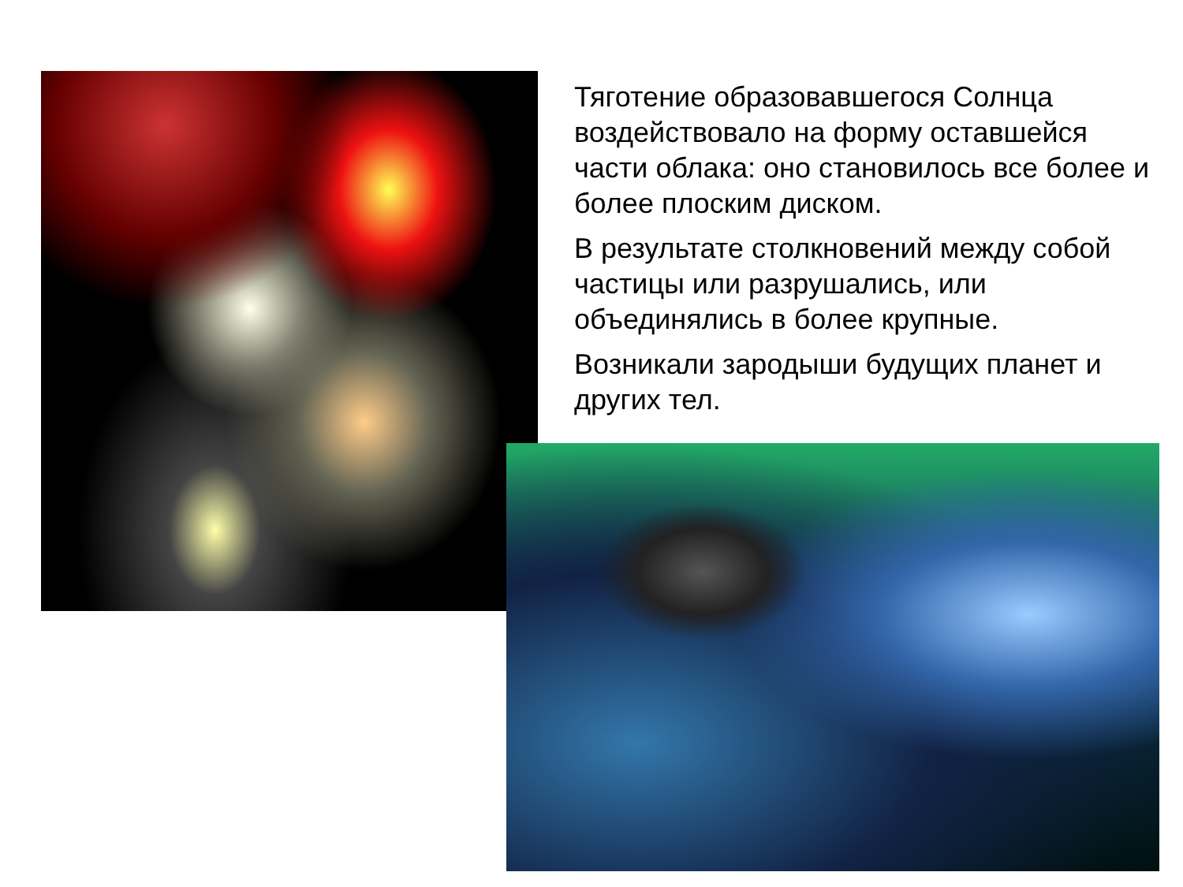Тяготение образовавшегося Солнца воздействовало на форму оставшейся части облака: оно становилось все более и более плоским диском.
В результате столкновений между собой частицы или разрушались, или объединялись в более крупные.
Возникали зародыши будущих планет и других тел.